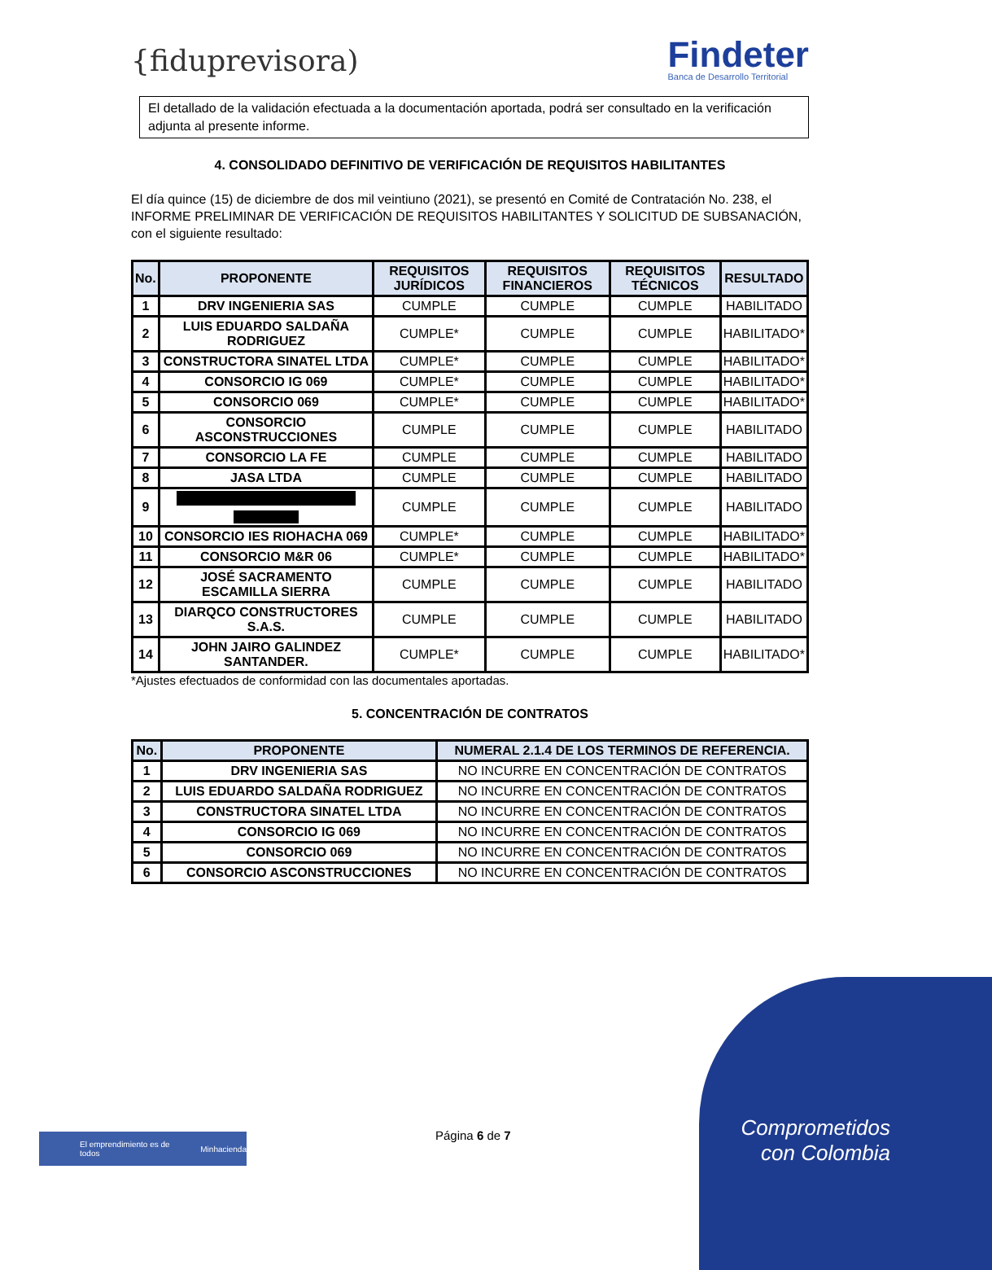{fiduprevisora)
Findeter
Banca de Desarrollo Territorial
El detallado de la validación efectuada a la documentación aportada, podrá ser consultado en la verificación adjunta al presente informe.
4. CONSOLIDADO DEFINITIVO DE VERIFICACIÓN DE REQUISITOS HABILITANTES
El día quince (15) de diciembre de dos mil veintiuno (2021), se presentó en Comité de Contratación No. 238, el INFORME PRELIMINAR DE VERIFICACIÓN DE REQUISITOS HABILITANTES Y SOLICITUD DE SUBSANACIÓN, con el siguiente resultado:
| No. | PROPONENTE | REQUISITOS JURÍDICOS | REQUISITOS FINANCIEROS | REQUISITOS TÉCNICOS | RESULTADO |
| --- | --- | --- | --- | --- | --- |
| 1 | DRV INGENIERIA SAS | CUMPLE | CUMPLE | CUMPLE | HABILITADO |
| 2 | LUIS EDUARDO SALDAÑA RODRIGUEZ | CUMPLE* | CUMPLE | CUMPLE | HABILITADO* |
| 3 | CONSTRUCTORA SINATEL LTDA | CUMPLE* | CUMPLE | CUMPLE | HABILITADO* |
| 4 | CONSORCIO IG 069 | CUMPLE* | CUMPLE | CUMPLE | HABILITADO* |
| 5 | CONSORCIO 069 | CUMPLE* | CUMPLE | CUMPLE | HABILITADO* |
| 6 | CONSORCIO ASCONSTRUCCIONES | CUMPLE | CUMPLE | CUMPLE | HABILITADO |
| 7 | CONSORCIO LA FE | CUMPLE | CUMPLE | CUMPLE | HABILITADO |
| 8 | JASA LTDA | CUMPLE | CUMPLE | CUMPLE | HABILITADO |
| 9 | | CUMPLE | CUMPLE | CUMPLE | HABILITADO |
| 10 | CONSORCIO IES RIOHACHA 069 | CUMPLE* | CUMPLE | CUMPLE | HABILITADO* |
| 11 | CONSORCIO M&R 06 | CUMPLE* | CUMPLE | CUMPLE | HABILITADO* |
| 12 | JOSÉ SACRAMENTO ESCAMILLA SIERRA | CUMPLE | CUMPLE | CUMPLE | HABILITADO |
| 13 | DIARQCO CONSTRUCTORES S.A.S. | CUMPLE | CUMPLE | CUMPLE | HABILITADO |
| 14 | JOHN JAIRO GALINDEZ SANTANDER. | CUMPLE* | CUMPLE | CUMPLE | HABILITADO* |
*Ajustes efectuados de conformidad con las documentales aportadas.
5. CONCENTRACIÓN DE CONTRATOS
| No. | PROPONENTE | NUMERAL 2.1.4 DE LOS TERMINOS DE REFERENCIA. |
| --- | --- | --- |
| 1 | DRV INGENIERIA SAS | NO INCURRE EN CONCENTRACIÓN DE CONTRATOS |
| 2 | LUIS EDUARDO SALDAÑA RODRIGUEZ | NO INCURRE EN CONCENTRACIÓN DE CONTRATOS |
| 3 | CONSTRUCTORA SINATEL LTDA | NO INCURRE EN CONCENTRACIÓN DE CONTRATOS |
| 4 | CONSORCIO IG 069 | NO INCURRE EN CONCENTRACIÓN DE CONTRATOS |
| 5 | CONSORCIO 069 | NO INCURRE EN CONCENTRACIÓN DE CONTRATOS |
| 6 | CONSORCIO ASCONSTRUCCIONES | NO INCURRE EN CONCENTRACIÓN DE CONTRATOS |
El emprendimiento es de todos Minhacienda Página 6 de 7
Comprometidos
con Colombia